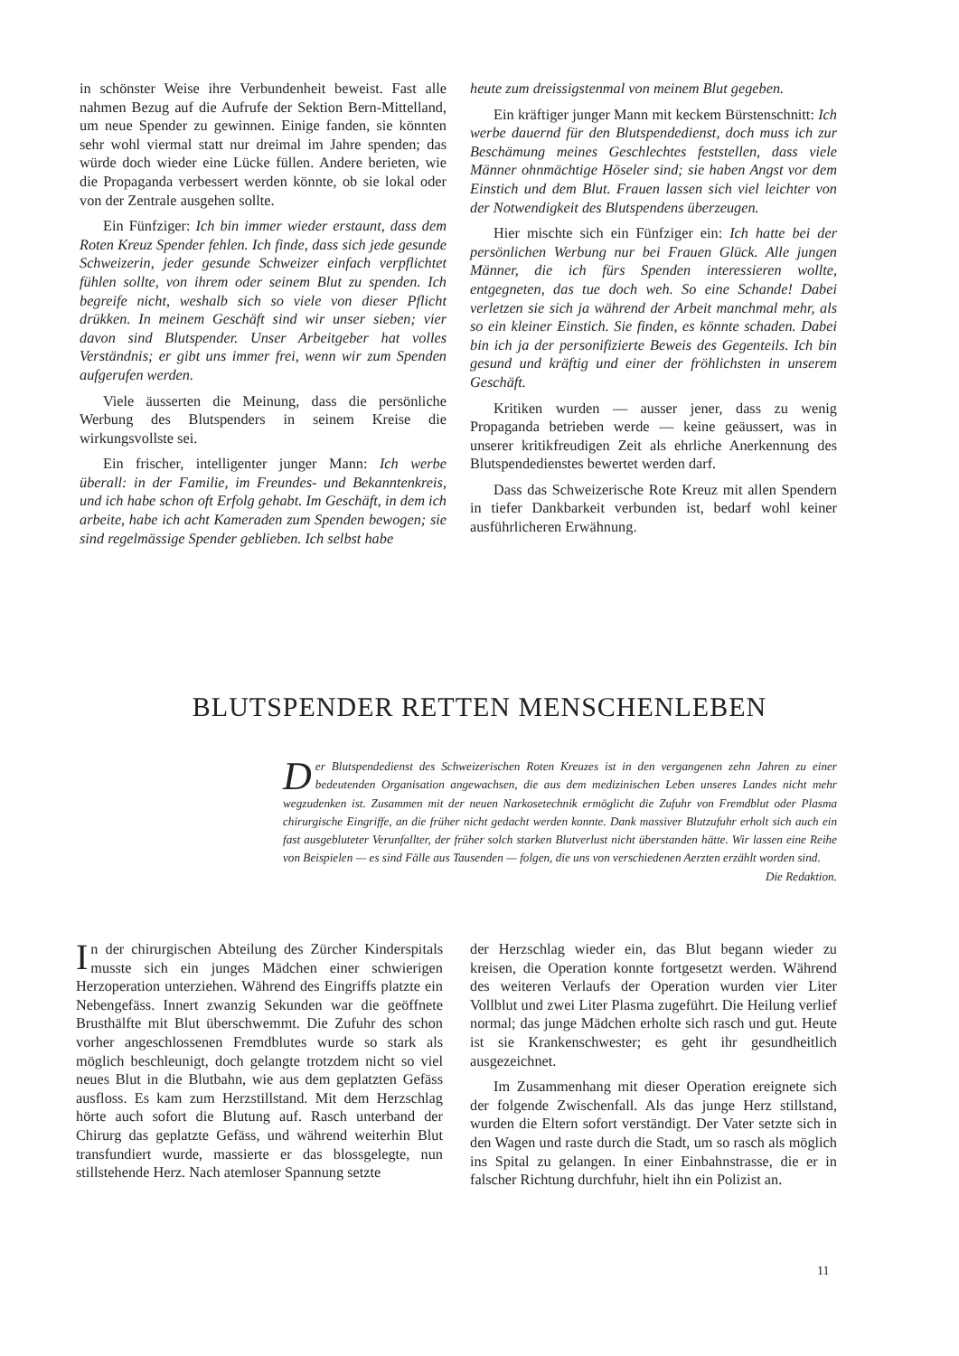in schönster Weise ihre Verbundenheit beweist. Fast alle nahmen Bezug auf die Aufrufe der Sektion Bern-Mittelland, um neue Spender zu gewinnen. Einige fanden, sie könnten sehr wohl viermal statt nur dreimal im Jahre spenden; das würde doch wieder eine Lücke füllen. Andere berieten, wie die Propaganda verbessert werden könnte, ob sie lokal oder von der Zentrale ausgehen sollte.
Ein Fünfziger: Ich bin immer wieder erstaunt, dass dem Roten Kreuz Spender fehlen. Ich finde, dass sich jede gesunde Schweizerin, jeder gesunde Schweizer einfach verpflichtet fühlen sollte, von ihrem oder seinem Blut zu spenden. Ich begreife nicht, weshalb sich so viele von dieser Pflicht drükken. In meinem Geschäft sind wir unser sieben; vier davon sind Blutspender. Unser Arbeitgeber hat volles Verständnis; er gibt uns immer frei, wenn wir zum Spenden aufgerufen werden.
Viele äusserten die Meinung, dass die persönliche Werbung des Blutspenders in seinem Kreise die wirkungsvollste sei.
Ein frischer, intelligenter junger Mann: Ich werbe überall: in der Familie, im Freundes- und Bekanntenkreis, und ich habe schon oft Erfolg gehabt. Im Geschäft, in dem ich arbeite, habe ich acht Kameraden zum Spenden bewogen; sie sind regelmässige Spender geblieben. Ich selbst habe
heute zum dreissigstenmal von meinem Blut gegeben.
Ein kräftiger junger Mann mit keckem Bürstenschnitt: Ich werbe dauernd für den Blutspendedienst, doch muss ich zur Beschämung meines Geschlechtes feststellen, dass viele Männer ohnmächtige Höseler sind; sie haben Angst vor dem Einstich und dem Blut. Frauen lassen sich viel leichter von der Notwendigkeit des Blutspendens überzeugen.
Hier mischte sich ein Fünfziger ein: Ich hatte bei der persönlichen Werbung nur bei Frauen Glück. Alle jungen Männer, die ich fürs Spenden interessieren wollte, entgegneten, das tue doch weh. So eine Schande! Dabei verletzen sie sich ja während der Arbeit manchmal mehr, als so ein kleiner Einstich. Sie finden, es könnte schaden. Dabei bin ich ja der personifizierte Beweis des Gegenteils. Ich bin gesund und kräftig und einer der fröhlichsten in unserem Geschäft.
Kritiken wurden — ausser jener, dass zu wenig Propaganda betrieben werde — keine geäussert, was in unserer kritikfreudigen Zeit als ehrliche Anerkennung des Blutspendedienstes bewertet werden darf.
Dass das Schweizerische Rote Kreuz mit allen Spendern in tiefer Dankbarkeit verbunden ist, bedarf wohl keiner ausführlicheren Erwähnung.
BLUTSPENDER RETTEN MENSCHENLEBEN
Der Blutspendedienst des Schweizerischen Roten Kreuzes ist in den vergangenen zehn Jahren zu einer bedeutenden Organisation angewachsen, die aus dem medizinischen Leben unseres Landes nicht mehr wegzudenken ist. Zusammen mit der neuen Narkosetechnik ermöglicht die Zufuhr von Fremdblut oder Plasma chirurgische Eingriffe, an die früher nicht gedacht werden konnte. Dank massiver Blutzufuhr erholt sich auch ein fast ausgebluteter Verunfallter, der früher solch starken Blutverlust nicht überstanden hätte. Wir lassen eine Reihe von Beispielen — es sind Fälle aus Tausenden — folgen, die uns von verschiedenen Aerzten erzählt worden sind. Die Redaktion.
In der chirurgischen Abteilung des Zürcher Kinderspitals musste sich ein junges Mädchen einer schwierigen Herzoperation unterziehen. Während des Eingriffs platzte ein Nebengefäss. Innert zwanzig Sekunden war die geöffnete Brusthälfte mit Blut überschwemmt. Die Zufuhr des schon vorher angeschlossenen Fremdblutes wurde so stark als möglich beschleunigt, doch gelangte trotzdem nicht so viel neues Blut in die Blutbahn, wie aus dem geplatzten Gefäss ausfloss. Es kam zum Herzstillstand. Mit dem Herzschlag hörte auch sofort die Blutung auf. Rasch unterband der Chirurg das geplatzte Gefäss, und während weiterhin Blut transfundiert wurde, massierte er das blossgelegte, nun stillstehende Herz. Nach atemloser Spannung setzte
der Herzschlag wieder ein, das Blut begann wieder zu kreisen, die Operation konnte fortgesetzt werden. Während des weiteren Verlaufs der Operation wurden vier Liter Vollblut und zwei Liter Plasma zugeführt. Die Heilung verlief normal; das junge Mädchen erholte sich rasch und gut. Heute ist sie Krankenschwester; es geht ihr gesundheitlich ausgezeichnet.
Im Zusammenhang mit dieser Operation ereignete sich der folgende Zwischenfall. Als das junge Herz stillstand, wurden die Eltern sofort verständigt. Der Vater setzte sich in den Wagen und raste durch die Stadt, um so rasch als möglich ins Spital zu gelangen. In einer Einbahnstrasse, die er in falscher Richtung durchfuhr, hielt ihn ein Polizist an.
11